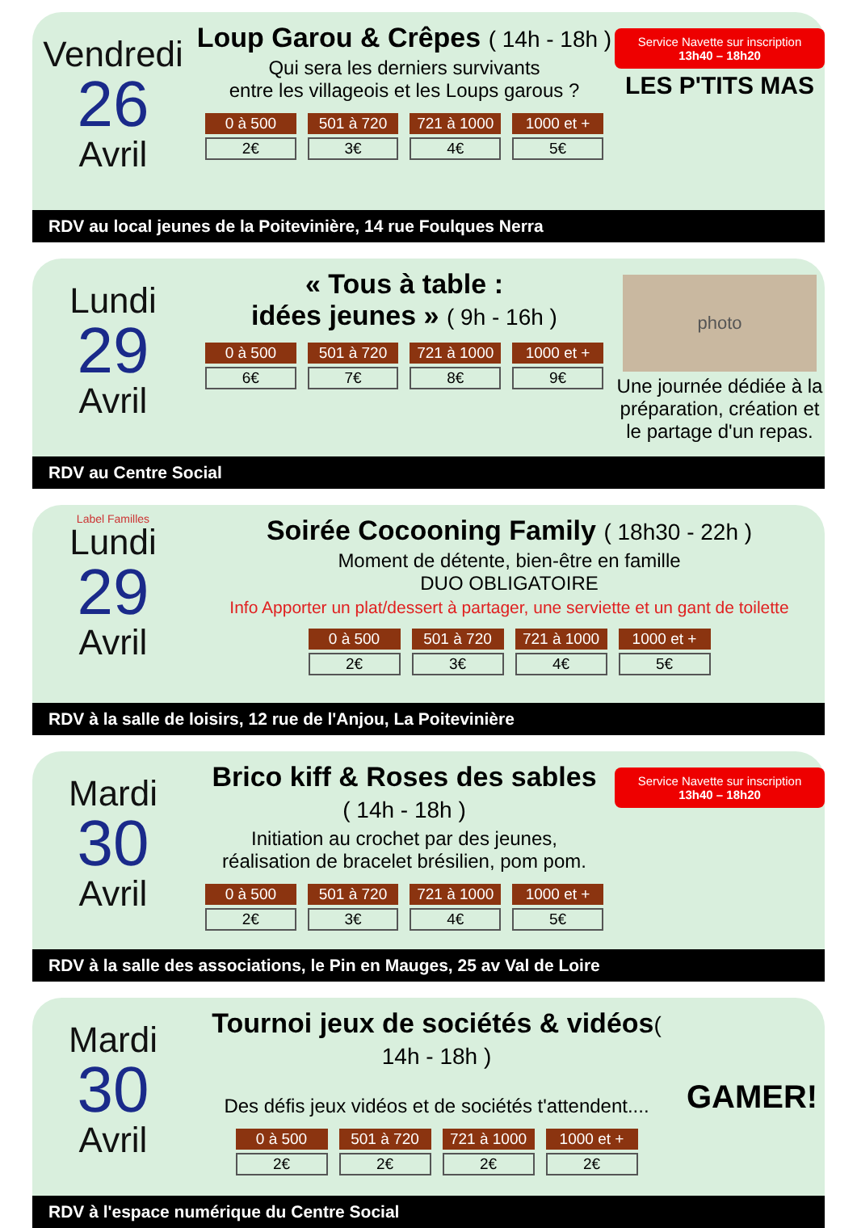Vendredi
26
Avril
Loup Garou & Crêpes ( 14h - 18h )
Qui sera les derniers survivants
entre les villageois et les Loups garous ?
| 0 à 500 | 501 à 720 | 721 à 1000 | 1000 et + |
| --- | --- | --- | --- |
| 2€ | 3€ | 4€ | 5€ |
Service Navette sur inscription 13h40 – 18h20
LES P'TITS MAS
RDV au local jeunes de la Poitevinière, 14 rue Foulques Nerra
Lundi
29
Avril
« Tous à table :
idées jeunes » ( 9h - 16h )
| 0 à 500 | 501 à 720 | 721 à 1000 | 1000 et + |
| --- | --- | --- | --- |
| 6€ | 7€ | 8€ | 9€ |
photo
Une journée dédiée à la préparation, création et le partage d'un repas.
RDV au Centre Social
Label Familles
Lundi
29
Avril
Soirée Cocooning Family ( 18h30 - 22h )
Moment de détente, bien-être en famille
DUO OBLIGATOIRE
Info Apporter un plat/dessert à partager, une serviette et un gant de toilette
| 0 à 500 | 501 à 720 | 721 à 1000 | 1000 et + |
| --- | --- | --- | --- |
| 2€ | 3€ | 4€ | 5€ |
RDV à la salle de loisirs, 12 rue de l'Anjou, La Poitevinière
Mardi
30
Avril
Brico kiff & Roses des sables
( 14h - 18h )
Initiation au crochet par des jeunes,
réalisation de bracelet brésilien, pom pom.
| 0 à 500 | 501 à 720 | 721 à 1000 | 1000 et + |
| --- | --- | --- | --- |
| 2€ | 3€ | 4€ | 5€ |
Service Navette sur inscription 13h40 – 18h20
RDV à la salle des associations, le Pin en Mauges, 25 av Val de Loire
Mardi
30
Avril
Tournoi jeux de sociétés & vidéos( 14h - 18h )
Des défis jeux vidéos et de sociétés t'attendent....
| 0 à 500 | 501 à 720 | 721 à 1000 | 1000 et + |
| --- | --- | --- | --- |
| 2€ | 2€ | 2€ | 2€ |
GAMER!
RDV à l'espace numérique du Centre Social